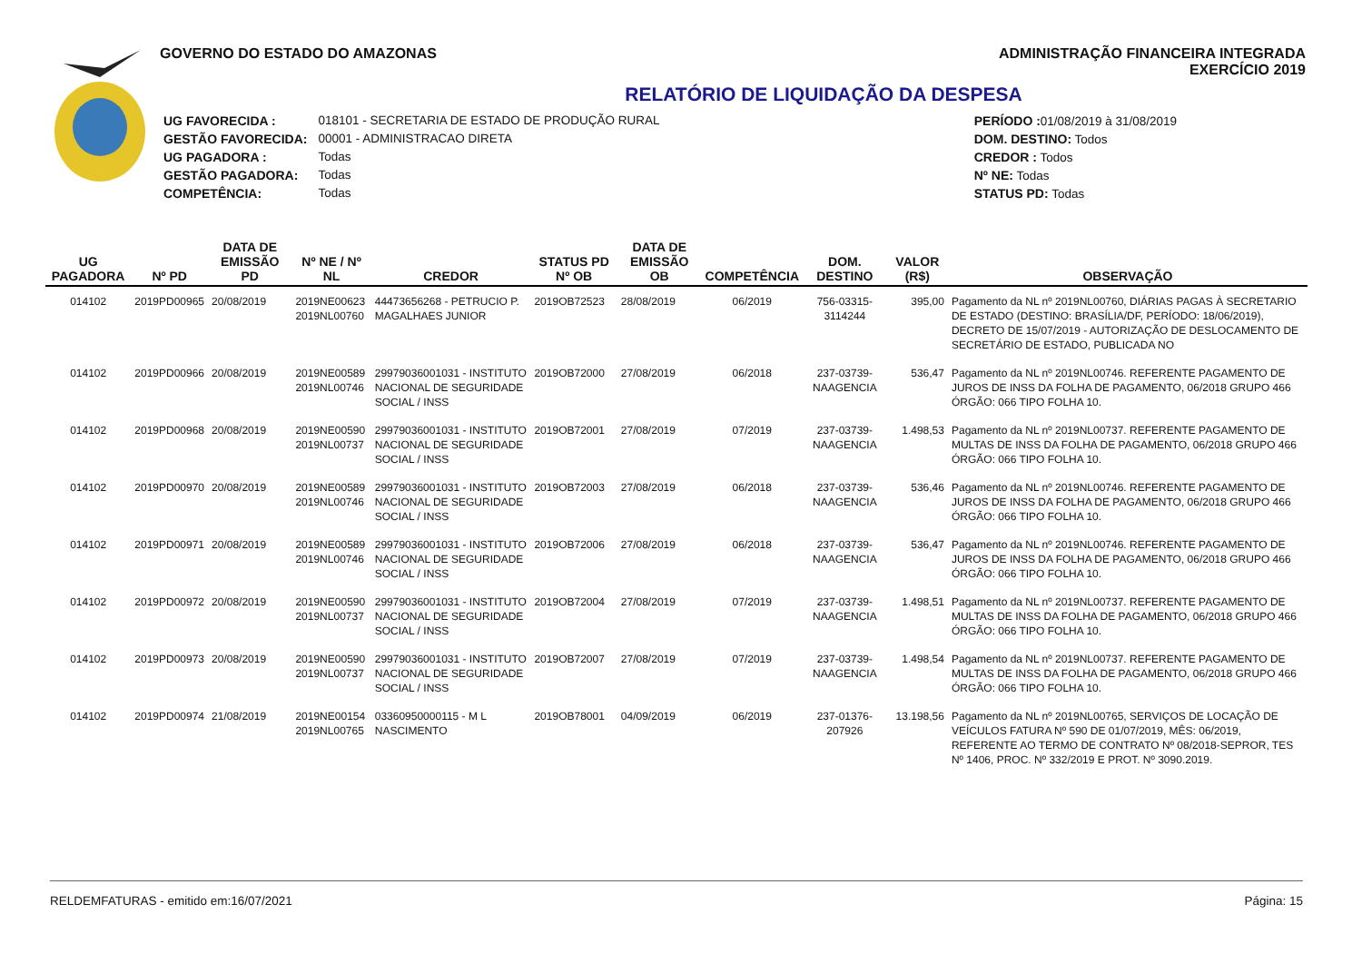GOVERNO DO ESTADO DO AMAZONAS ADMINISTRAÇÃO FINANCEIRA INTEGRADA
EXERCÍCIO 2019
RELATÓRIO DE LIQUIDAÇÃO DA DESPESA
| UG FAVORECIDA : | 018101 - SECRETARIA DE ESTADO DE PRODUÇÃO RURAL |
| GESTÃO FAVORECIDA: | 00001 - ADMINISTRACAO DIRETA |
| UG PAGADORA : | Todas |
| GESTÃO PAGADORA: | Todas |
| COMPETÊNCIA: | Todas |
| PERÍODO : 01/08/2019 à 31/08/2019 |
| DOM. DESTINO: Todos |
| CREDOR : Todos |
| Nº NE: Todas |
| STATUS PD: Todas |
| UG PAGADORA | Nº PD | DATA DE EMISSÃO PD | Nº NE / Nº NL | CREDOR | STATUS PD Nº OB | DATA DE EMISSÃO OB | COMPETÊNCIA | DOM. DESTINO | VALOR (R$) | OBSERVAÇÃO |
| --- | --- | --- | --- | --- | --- | --- | --- | --- | --- | --- |
| 014102 | 2019PD00965 | 20/08/2019 | 2019NE00623 2019NL00760 | 44473656268 - PETRUCIO P. MAGALHAES JUNIOR | 2019OB72523 | 28/08/2019 | 06/2019 | 756-03315-3114244 | 395,00 | Pagamento da NL nº 2019NL00760, DIÁRIAS PAGAS À SECRETARIO DE ESTADO (DESTINO: BRASÍLIA/DF, PERÍODO: 18/06/2019), DECRETO DE 15/07/2019 - AUTORIZAÇÃO DE DESLOCAMENTO DE SECRETÁRIO DE ESTADO, PUBLICADA NO |
| 014102 | 2019PD00966 | 20/08/2019 | 2019NE00589 2019NL00746 | 29979036001031 - INSTITUTO NACIONAL DE SEGURIDADE SOCIAL / INSS | 2019OB72000 | 27/08/2019 | 06/2018 | 237-03739-NAAGENCIA | 536,47 | Pagamento da NL nº 2019NL00746. REFERENTE PAGAMENTO DE JUROS DE INSS DA FOLHA DE PAGAMENTO, 06/2018 GRUPO 466 ÓRGÃO: 066 TIPO FOLHA 10. |
| 014102 | 2019PD00968 | 20/08/2019 | 2019NE00590 2019NL00737 | 29979036001031 - INSTITUTO NACIONAL DE SEGURIDADE SOCIAL / INSS | 2019OB72001 | 27/08/2019 | 07/2019 | 237-03739-NAAGENCIA | 1.498,53 | Pagamento da NL nº 2019NL00737. REFERENTE PAGAMENTO DE MULTAS DE INSS DA FOLHA DE PAGAMENTO, 06/2018 GRUPO 466 ÓRGÃO: 066 TIPO FOLHA 10. |
| 014102 | 2019PD00970 | 20/08/2019 | 2019NE00589 2019NL00746 | 29979036001031 - INSTITUTO NACIONAL DE SEGURIDADE SOCIAL / INSS | 2019OB72003 | 27/08/2019 | 06/2018 | 237-03739-NAAGENCIA | 536,46 | Pagamento da NL nº 2019NL00746. REFERENTE PAGAMENTO DE JUROS DE INSS DA FOLHA DE PAGAMENTO, 06/2018 GRUPO 466 ÓRGÃO: 066 TIPO FOLHA 10. |
| 014102 | 2019PD00971 | 20/08/2019 | 2019NE00589 2019NL00746 | 29979036001031 - INSTITUTO NACIONAL DE SEGURIDADE SOCIAL / INSS | 2019OB72006 | 27/08/2019 | 06/2018 | 237-03739-NAAGENCIA | 536,47 | Pagamento da NL nº 2019NL00746. REFERENTE PAGAMENTO DE JUROS DE INSS DA FOLHA DE PAGAMENTO, 06/2018 GRUPO 466 ÓRGÃO: 066 TIPO FOLHA 10. |
| 014102 | 2019PD00972 | 20/08/2019 | 2019NE00590 2019NL00737 | 29979036001031 - INSTITUTO NACIONAL DE SEGURIDADE SOCIAL / INSS | 2019OB72004 | 27/08/2019 | 07/2019 | 237-03739-NAAGENCIA | 1.498,51 | Pagamento da NL nº 2019NL00737. REFERENTE PAGAMENTO DE MULTAS DE INSS DA FOLHA DE PAGAMENTO, 06/2018 GRUPO 466 ÓRGÃO: 066 TIPO FOLHA 10. |
| 014102 | 2019PD00973 | 20/08/2019 | 2019NE00590 2019NL00737 | 29979036001031 - INSTITUTO NACIONAL DE SEGURIDADE SOCIAL / INSS | 2019OB72007 | 27/08/2019 | 07/2019 | 237-03739-NAAGENCIA | 1.498,54 | Pagamento da NL nº 2019NL00737. REFERENTE PAGAMENTO DE MULTAS DE INSS DA FOLHA DE PAGAMENTO, 06/2018 GRUPO 466 ÓRGÃO: 066 TIPO FOLHA 10. |
| 014102 | 2019PD00974 | 21/08/2019 | 2019NE00154 2019NL00765 | 03360950000115 - M L NASCIMENTO | 2019OB78001 | 04/09/2019 | 06/2019 | 237-01376-207926 | 13.198,56 | Pagamento da NL nº 2019NL00765, SERVIÇOS DE LOCAÇÃO DE VEÍCULOS FATURA Nº 590 DE 01/07/2019, MÊS: 06/2019, REFERENTE AO TERMO DE CONTRATO Nº 08/2018-SEPROR, TES Nº 1406, PROC. Nº 332/2019 E PROT. Nº 3090.2019. |
RELDEMFATURAS - emitido em:16/07/2021 Página: 15